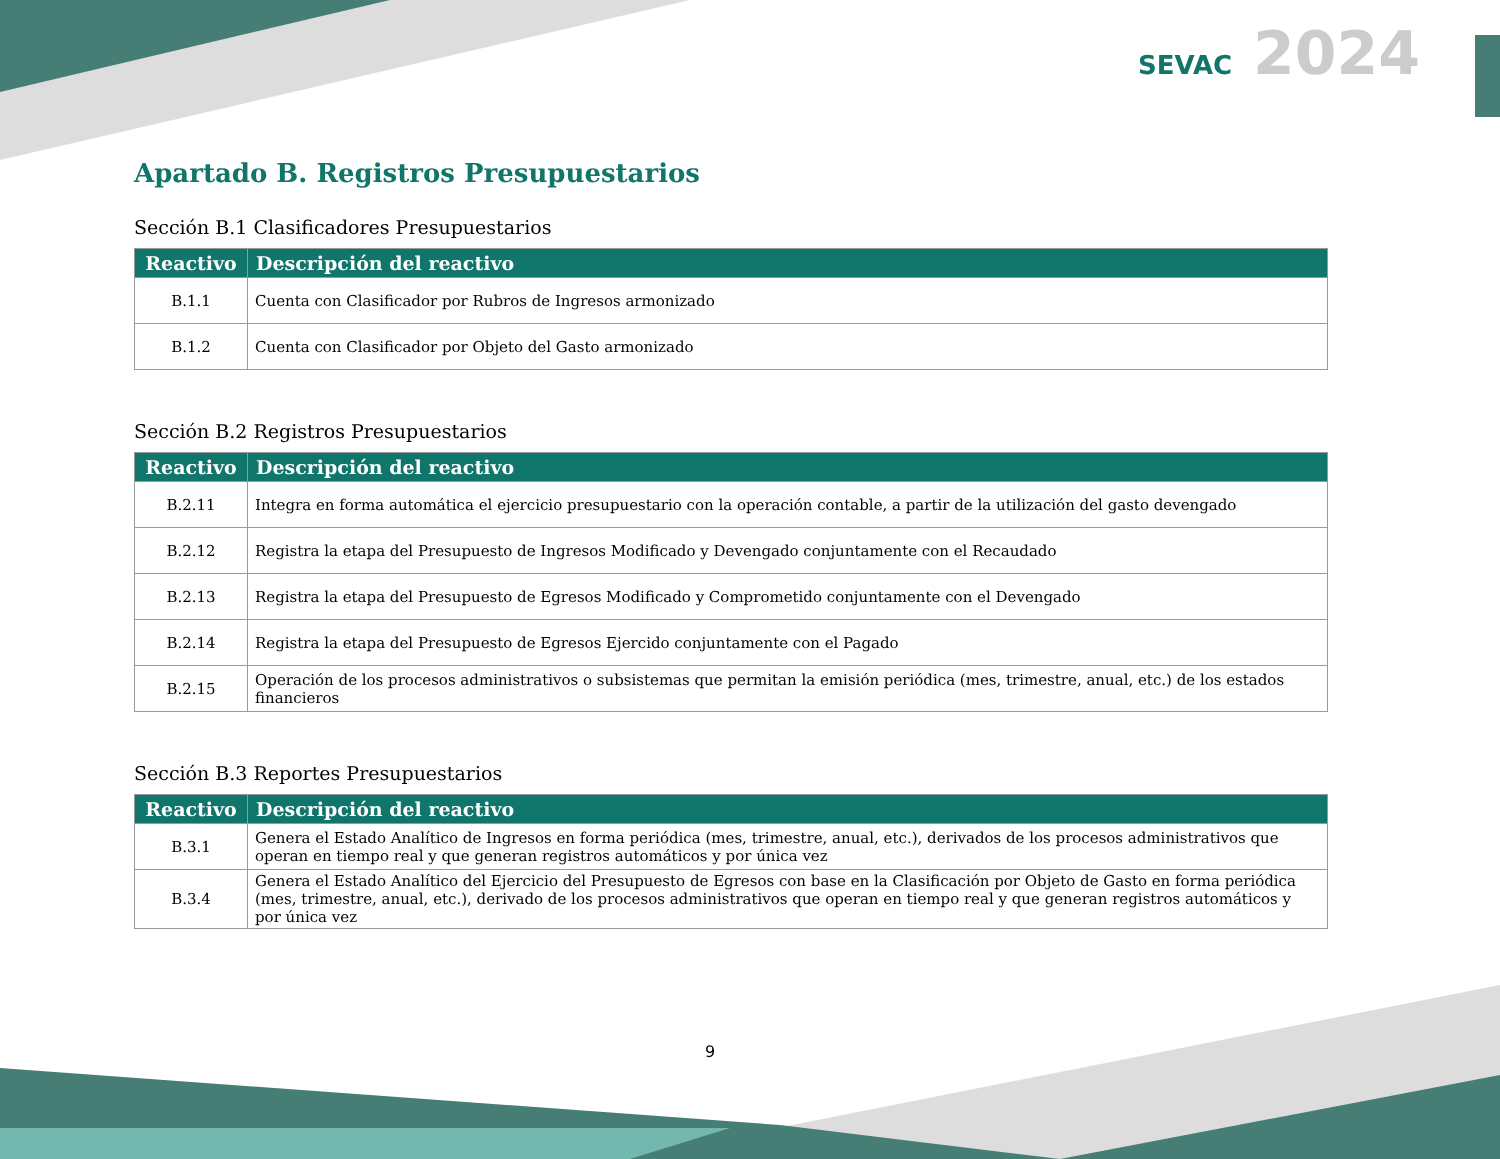SEVAC 2024
Apartado B. Registros Presupuestarios
Sección B.1 Clasificadores Presupuestarios
| Reactivo | Descripción del reactivo |
| --- | --- |
| B.1.1 | Cuenta con Clasificador por Rubros de Ingresos armonizado |
| B.1.2 | Cuenta con Clasificador por Objeto del Gasto armonizado |
Sección B.2 Registros Presupuestarios
| Reactivo | Descripción del reactivo |
| --- | --- |
| B.2.11 | Integra en forma automática el ejercicio presupuestario con la operación contable, a partir de la utilización del gasto devengado |
| B.2.12 | Registra la etapa del Presupuesto de Ingresos Modificado y Devengado conjuntamente con el Recaudado |
| B.2.13 | Registra la etapa del Presupuesto de Egresos Modificado y Comprometido conjuntamente con el Devengado |
| B.2.14 | Registra la etapa del Presupuesto de Egresos Ejercido conjuntamente con el Pagado |
| B.2.15 | Operación de los procesos administrativos o subsistemas que permitan la emisión periódica (mes, trimestre, anual, etc.) de los estados financieros |
Sección B.3 Reportes Presupuestarios
| Reactivo | Descripción del reactivo |
| --- | --- |
| B.3.1 | Genera el Estado Analítico de Ingresos en forma periódica (mes, trimestre, anual, etc.), derivados de los procesos administrativos que operan en tiempo real y que generan registros automáticos y por única vez |
| B.3.4 | Genera el Estado Analítico del Ejercicio del Presupuesto de Egresos con base en la Clasificación por Objeto de Gasto en forma periódica (mes, trimestre, anual, etc.), derivado de los procesos administrativos que operan en tiempo real y que generan registros automáticos y por única vez |
9